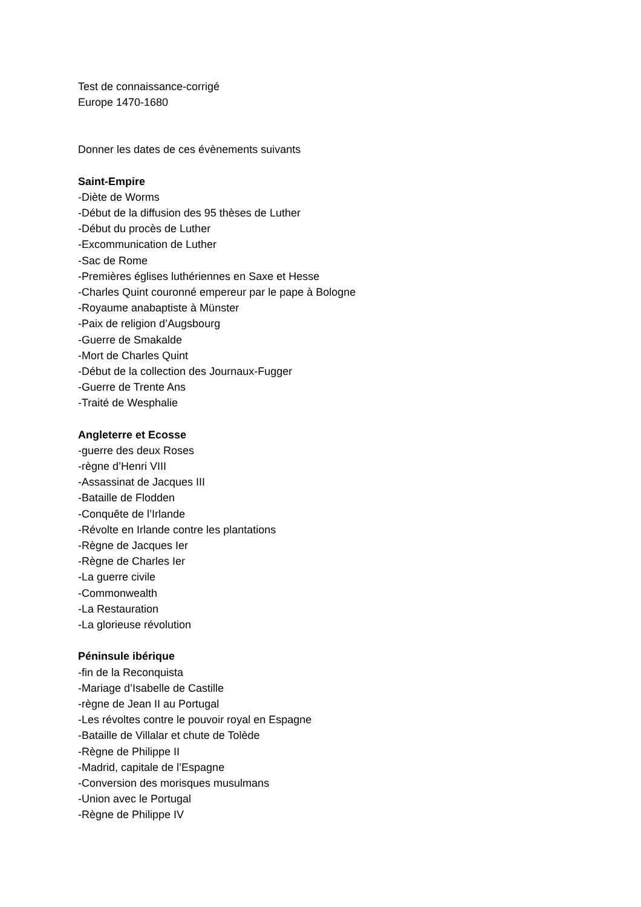Test de connaissance-corrigé
Europe 1470-1680
Donner les dates de ces évènements suivants
Saint-Empire
-Diète de Worms
-Début de la diffusion des 95 thèses de Luther
-Début du procès de Luther
-Excommunication de Luther
-Sac de Rome
-Premières églises luthériennes en Saxe et Hesse
-Charles Quint couronné empereur par le pape à Bologne
-Royaume anabaptiste à Münster
-Paix de religion d’Augsbourg
-Guerre de Smakalde
-Mort de Charles Quint
-Début de la collection des Journaux-Fugger
-Guerre de Trente Ans
-Traité de Wesphalie
Angleterre et Ecosse
-guerre des deux Roses
-règne d’Henri VIII
-Assassinat de Jacques III
-Bataille de Flodden
-Conquête de l’Irlande
-Révolte en Irlande contre les plantations
-Règne de Jacques Ier
-Règne de Charles Ier
-La guerre civile
-Commonwealth
-La Restauration
-La glorieuse révolution
Péninsule ibérique
-fin de la Reconquista
-Mariage d’Isabelle de Castille
-règne de Jean II au Portugal
-Les révoltes contre le pouvoir royal en Espagne
-Bataille de Villalar et chute de Tolède
-Règne de Philippe II
-Madrid, capitale de l’Espagne
-Conversion des morisques musulmans
-Union avec le Portugal
-Règne de Philippe IV